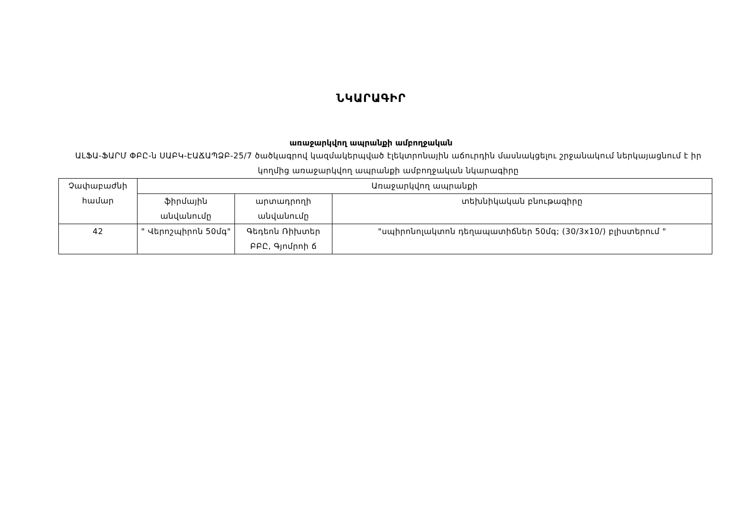ՆԿԱՐԱԳԻՐ
առաջարկվող ապրանքի ամբողջական
ԱԼՖԱ-ՖԱՐՄ ՓԲԸ-ն ՍԱԲԿ-ԷԱՃԱՊՁԲ-25/7 ծածկագրով կազմակերպված էլեկտրոնային աճուրդին մասնակցելու շրջանակում ներկայացնում է իր կողմից առաջարկվող ապրանքի ամբողջական նկարագիրը
| Չափաբաժնի համար | Առաջարկվող ապրանքի | | |
| --- | --- | --- | --- |
| | ֆիրմային անվանումը | արտադրողի անվանումը | տեխնիկական բնութագիրը |
| 42 | " Վերոշպիրոն 50մգ" | Գեդեոն Ռիխտեր ԲԲԸ, Գյոմրոի ճ | "սպիրոնոլակտոն դեղապատիճներ 50մգ; (30/3x10/) բլիստերում " |